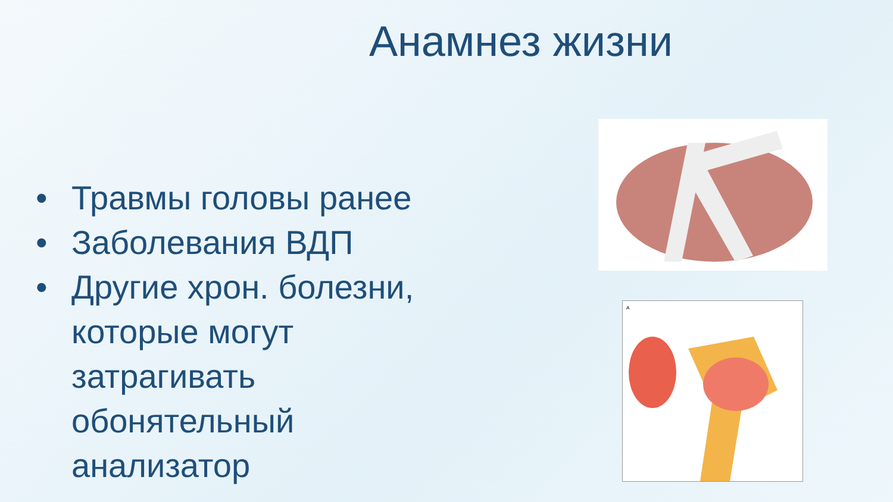Анамнез жизни
• Травмы головы ранее
• Заболевания ВДП
• Другие хрон. болезни, которые могут затрагивать обонятельный анализатор
A